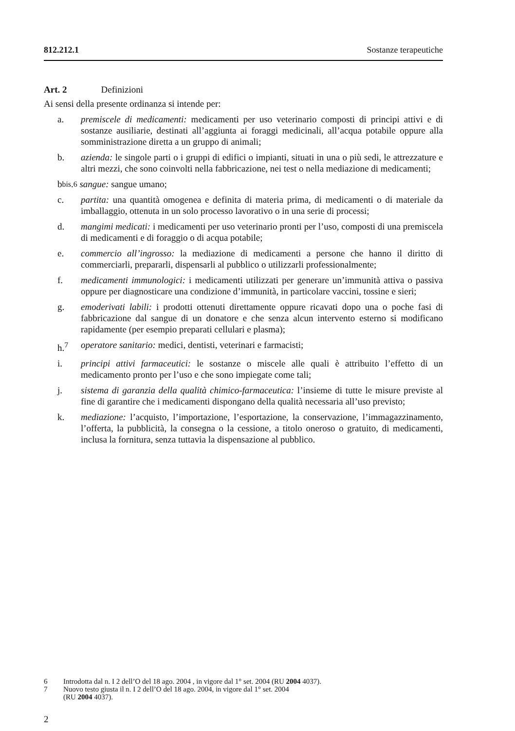812.212.1 Sostanze terapeutiche
Art. 2 Definizioni
Ai sensi della presente ordinanza si intende per:
a. premiscele di medicamenti: medicamenti per uso veterinario composti di principi attivi e di sostanze ausiliarie, destinati all’aggiunta ai foraggi medicinali, all’acqua potabile oppure alla somministrazione diretta a un gruppo di animali;
b. azienda: le singole parti o i gruppi di edifici o impianti, situati in una o più sedi, le attrezzature e altri mezzi, che sono coinvolti nella fabbricazione, nei test o nella mediazione di medicamenti;
b<sup>bis</sup>.<sup>6</sup> sangue: sangue umano;
c. partita: una quantità omogenea e definita di materia prima, di medicamenti o di materiale da imballaggio, ottenuta in un solo processo lavorativo o in una serie di processi;
d. mangimi medicati: i medicamenti per uso veterinario pronti per l’uso, composti di una premiscela di medicamenti e di foraggio o di acqua potabile;
e. commercio all’ingrosso: la mediazione di medicamenti a persone che hanno il diritto di commerciarli, prepararli, dispensarli al pubblico o utilizzarli professionalmente;
f. medicamenti immunologici: i medicamenti utilizzati per generare un’immunità attiva o passiva oppure per diagnosticare una condizione d’immunità, in particolare vaccini, tossine e sieri;
g. emoderivati labili: i prodotti ottenuti direttamente oppure ricavati dopo una o poche fasi di fabbricazione dal sangue di un donatore e che senza alcun intervento esterno si modificano rapidamente (per esempio preparati cellulari e plasma);
h.<sup>7</sup> operatore sanitario: medici, dentisti, veterinari e farmacisti;
i. principi attivi farmaceutici: le sostanze o miscele alle quali è attribuito l’effetto di un medicamento pronto per l’uso e che sono impiegate come tali;
j. sistema di garanzia della qualità chimico-farmaceutica: l’insieme di tutte le misure previste al fine di garantire che i medicamenti dispongano della qualità necessaria all’uso previsto;
k. mediazione: l’acquisto, l’importazione, l’esportazione, la conservazione, l’immagazzinamento, l’offerta, la pubblicità, la consegna o la cessione, a titolo oneroso o gratuito, di medicamenti, inclusa la fornitura, senza tuttavia la dispensazione al pubblico.
6 Introdotta dal n. I 2 dell’O del 18 ago. 2004 , in vigore dal 1° set. 2004 (RU 2004 4037).
7 Nuovo testo giusta il n. I 2 dell’O del 18 ago. 2004, in vigore dal 1° set. 2004
(RU 2004 4037).
2